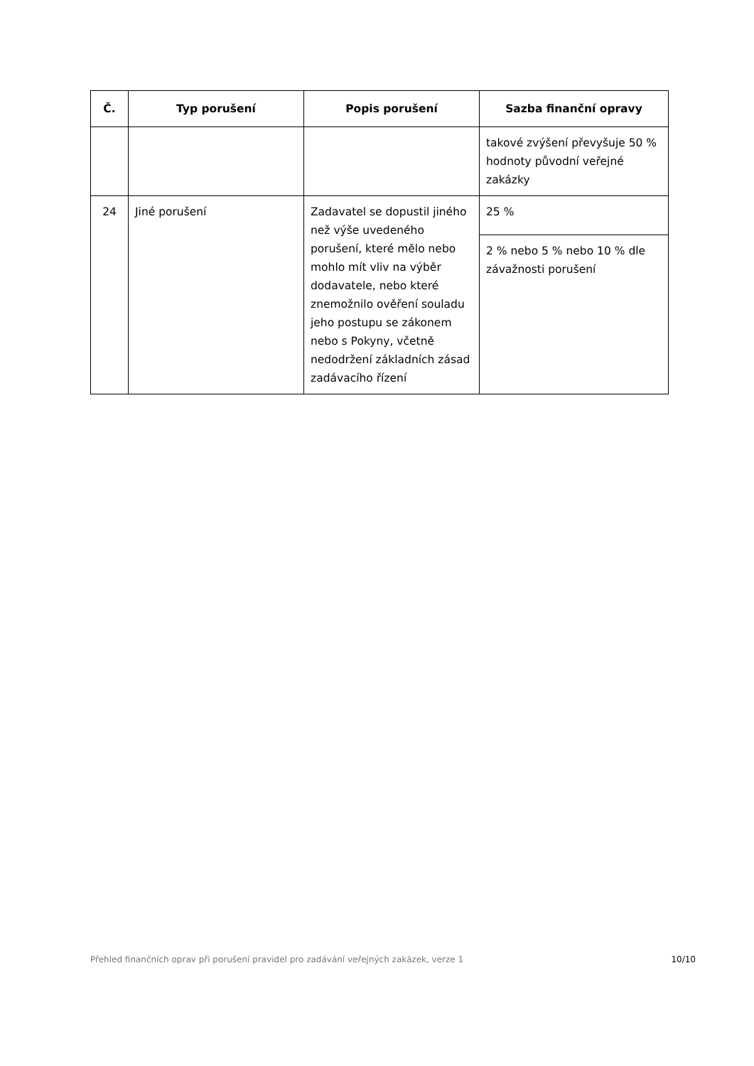| Č. | Typ porušení | Popis porušení | Sazba finanční opravy |
| --- | --- | --- | --- |
| | | | takové zvýšení převyšuje 50 % hodnoty původní veřejné zakázky |
| 24 | Jiné porušení | Zadavatel se dopustil jiného než výše uvedeného porušení, které mělo nebo mohlo mít vliv na výběr dodavatele, nebo které znemožnilo ověření souladu jeho postupu se zákonem nebo s Pokyny, včetně nedodržení základních zásad zadávacího řízení | 25 % |
| | | | 2 % nebo 5 % nebo 10 % dle závažnosti porušení |
Přehled finančních oprav při porušení pravidel pro zadávání veřejných zakázek, verze 1 10/10